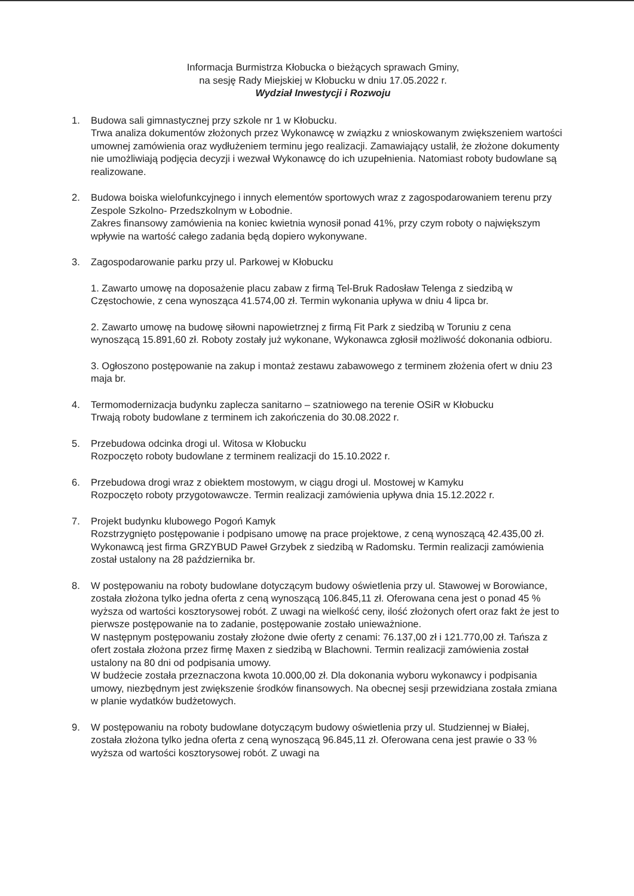Informacja Burmistrza Kłobucka o bieżących sprawach Gminy,
na sesję Rady Miejskiej w Kłobucku w dniu 17.05.2022 r.
Wydział Inwestycji i Rozwoju
1. Budowa sali gimnastycznej przy szkole nr 1 w Kłobucku.
Trwa analiza dokumentów złożonych przez Wykonawcę w związku z wnioskowanym zwiększeniem wartości umownej zamówienia oraz wydłużeniem terminu jego realizacji. Zamawiający ustalił, że złożone dokumenty nie umożliwiają podjęcia decyzji i wezwał Wykonawcę do ich uzupełnienia. Natomiast roboty budowlane są realizowane.
2. Budowa boiska wielofunkcyjnego i innych elementów sportowych wraz z zagospodarowaniem terenu przy Zespole Szkolno- Przedszkolnym w Łobodnie.
Zakres finansowy zamówienia na koniec kwietnia wynosił ponad 41%, przy czym roboty o największym wpływie na wartość całego zadania będą dopiero wykonywane.
3. Zagospodarowanie parku przy ul. Parkowej w Kłobucku
1. Zawarto umowę na doposażenie placu zabaw z firmą Tel-Bruk Radosław Telenga z siedzibą w Częstochowie, z cena wynosząca 41.574,00 zł. Termin wykonania upływa w dniu 4 lipca br.
2. Zawarto umowę na budowę siłowni napowietrznej z firmą Fit Park z siedzibą w Toruniu z cena wynoszącą 15.891,60 zł. Roboty zostały już wykonane, Wykonawca zgłosił możliwość dokonania odbioru.
3. Ogłoszono postępowanie na zakup i montaż zestawu zabawowego z terminem złożenia ofert w dniu 23 maja br.
4. Termomodernizacja budynku zaplecza sanitarno – szatniowego na terenie OSiR w Kłobucku
Trwają roboty budowlane z terminem ich zakończenia do 30.08.2022 r.
5. Przebudowa odcinka drogi ul. Witosa w Kłobucku
Rozpoczęto roboty budowlane z terminem realizacji do 15.10.2022 r.
6. Przebudowa drogi wraz z obiektem mostowym, w ciągu drogi ul. Mostowej w Kamyku
Rozpoczęto roboty przygotowawcze. Termin realizacji zamówienia upływa dnia 15.12.2022 r.
7. Projekt budynku klubowego Pogoń Kamyk
Rozstrzygnięto postępowanie i podpisano umowę na prace projektowe, z ceną wynoszącą 42.435,00 zł. Wykonawcą jest firma GRZYBUD Paweł Grzybek z siedzibą w Radomsku. Termin realizacji zamówienia został ustalony na 28 października br.
8. W postępowaniu na roboty budowlane dotyczącym budowy oświetlenia przy ul. Stawowej w Borowiance, została złożona tylko jedna oferta z ceną wynoszącą 106.845,11 zł. Oferowana cena jest o ponad 45 % wyższa od wartości kosztorysowej robót. Z uwagi na wielkość ceny, ilość złożonych ofert oraz fakt że jest to pierwsze postępowanie na to zadanie, postępowanie zostało unieważnione.
W następnym postępowaniu zostały złożone dwie oferty z cenami: 76.137,00 zł i 121.770,00 zł. Tańsza z ofert została złożona przez firmę Maxen z siedzibą w Blachowni. Termin realizacji zamówienia został ustalony na 80 dni od podpisania umowy.
W budżecie została przeznaczona kwota 10.000,00 zł. Dla dokonania wyboru wykonawcy i podpisania umowy, niezbędnym jest zwiększenie środków finansowych. Na obecnej sesji przewidziana została zmiana w planie wydatków budżetowych.
9. W postępowaniu na roboty budowlane dotyczącym budowy oświetlenia przy ul. Studziennej w Białej, została złożona tylko jedna oferta z ceną wynoszącą 96.845,11 zł. Oferowana cena jest prawie o 33 % wyższa od wartości kosztorysowej robót. Z uwagi na